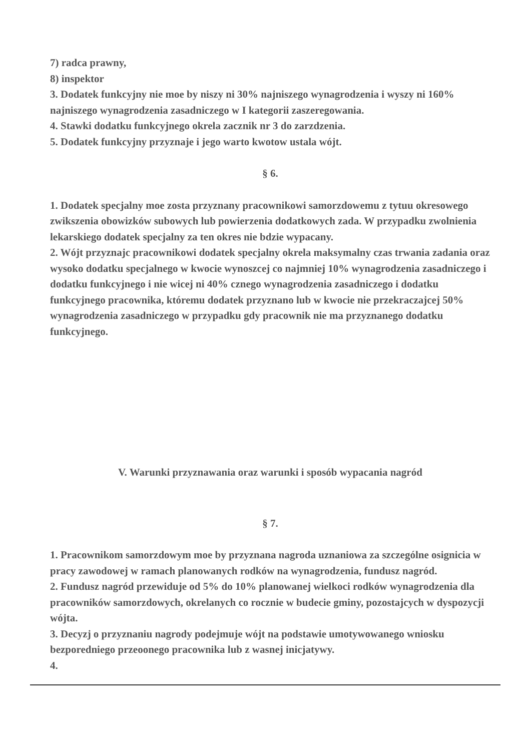7) radca prawny,
8) inspektor
3. Dodatek funkcyjny nie moe by niszy ni 30% najniszego wynagrodzenia i wyszy ni 160% najniszego wynagrodzenia zasadniczego w I kategorii zaszeregowania.
4. Stawki dodatku funkcyjnego okrela zacznik nr 3 do zarzdzenia.
5. Dodatek funkcyjny przyznaje i jego warto kwotow ustala wójt.
§ 6.
1. Dodatek specjalny moe zosta przyznany pracownikowi samorzdowemu z tytuu okresowego zwikszenia obowizków subowych lub powierzenia dodatkowych zada. W przypadku zwolnienia lekarskiego dodatek specjalny za ten okres nie bdzie wypacany.
2. Wójt przyznajc pracownikowi dodatek specjalny okrela maksymalny czas trwania zadania oraz wysoko dodatku specjalnego w kwocie wynoszcej co najmniej 10% wynagrodzenia zasadniczego i dodatku funkcyjnego i nie wicej ni 40% cznego wynagrodzenia zasadniczego i dodatku funkcyjnego pracownika, któremu dodatek przyznano lub w kwocie nie przekraczajcej 50% wynagrodzenia zasadniczego w przypadku gdy pracownik nie ma przyznanego dodatku funkcyjnego.
V. Warunki przyznawania oraz warunki i sposób wypacania nagród
§ 7.
1. Pracownikom samorzdowym moe by przyznana nagroda uznaniowa za szczególne osignicia w pracy zawodowej w ramach planowanych rodków na wynagrodzenia, fundusz nagród.
2. Fundusz nagród przewiduje od 5% do 10% planowanej wielkoci rodków wynagrodzenia dla pracowników samorzdowych, okrelanych co rocznie w budecie gminy, pozostajcych w dyspozycji wójta.
3. Decyzj o przyznaniu nagrody podejmuje wójt na podstawie umotywowanego wniosku bezporedniego przeoonego pracownika lub z wasnej inicjatywy.
4.